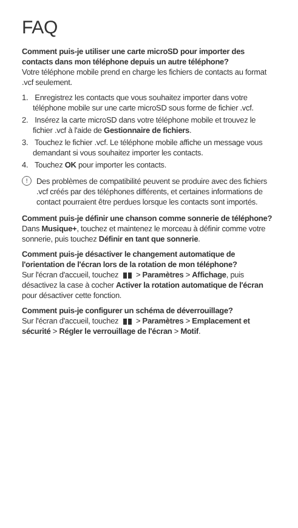FAQ
Comment puis-je utiliser une carte microSD pour importer des contacts dans mon téléphone depuis un autre téléphone?
Votre téléphone mobile prend en charge les fichiers de contacts au format .vcf seulement.
1. Enregistrez les contacts que vous souhaitez importer dans votre téléphone mobile sur une carte microSD sous forme de fichier .vcf.
2. Insérez la carte microSD dans votre téléphone mobile et trouvez le fichier .vcf à l'aide de Gestionnaire de fichiers.
3. Touchez le fichier .vcf. Le téléphone mobile affiche un message vous demandant si vous souhaitez importer les contacts.
4. Touchez OK pour importer les contacts.
!
Des problèmes de compatibilité peuvent se produire avec des fichiers .vcf créés par des téléphones différents, et certaines informations de contact pourraient être perdues lorsque les contacts sont importés.
Comment puis-je définir une chanson comme sonnerie de téléphone?
Dans Musique+, touchez et maintenez le morceau à définir comme votre sonnerie, puis touchez Définir en tant que sonnerie.
Comment puis-je désactiver le changement automatique de l'orientation de l'écran lors de la rotation de mon téléphone?
Sur l'écran d'accueil, touchez > Paramètres > Affichage, puis désactivez la case à cocher Activer la rotation automatique de l'écran pour désactiver cette fonction.
Comment puis-je configurer un schéma de déverrouillage?
Sur l'écran d'accueil, touchez > Paramètres > Emplacement et sécurité > Régler le verrouillage de l'écran > Motif.